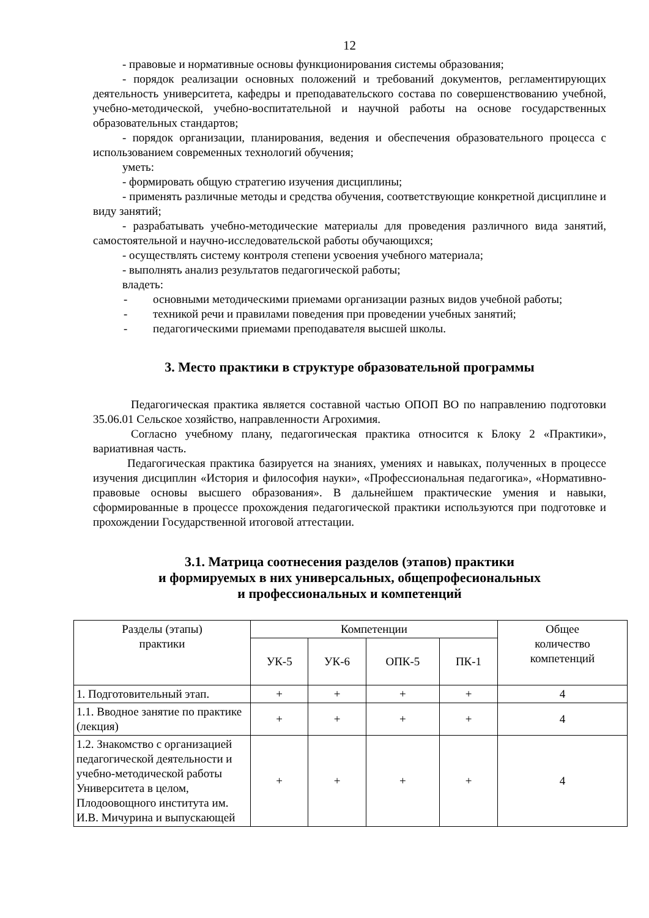12
- правовые и нормативные основы функционирования системы образования;
- порядок реализации основных положений и требований документов, регламентирующих деятельность университета, кафедры и преподавательского состава по совершенствованию учебной, учебно-методической, учебно-воспитательной и научной работы на основе государственных образовательных стандартов;
- порядок организации, планирования, ведения и обеспечения образовательного процесса с использованием современных технологий обучения;
уметь:
- формировать общую стратегию изучения дисциплины;
- применять различные методы и средства обучения, соответствующие конкретной дисциплине и виду занятий;
- разрабатывать учебно-методические материалы для проведения различного вида занятий, самостоятельной и научно-исследовательской работы обучающихся;
- осуществлять систему контроля степени усвоения учебного материала;
- выполнять анализ результатов педагогической работы;
владеть:
- основными методическими приемами организации разных видов учебной работы;
- техникой речи и правилами поведения при проведении учебных занятий;
- педагогическими приемами преподавателя высшей школы.
3. Место практики в структуре образовательной программы
Педагогическая практика является составной частью ОПОП ВО по направлению подготовки 35.06.01 Сельское хозяйство, направленности Агрохимия.
Согласно учебному плану, педагогическая практика относится к Блоку 2 «Практики», вариативная часть.
Педагогическая практика базируется на знаниях, умениях и навыках, полученных в процессе изучения дисциплин «История и философия науки», «Профессиональная педагогика», «Нормативно-правовые основы высшего образования». В дальнейшем практические умения и навыки, сформированные в процессе прохождения педагогической практики используются при подготовке и прохождении Государственной итоговой аттестации.
3.1. Матрица соотнесения разделов (этапов) практики
и формируемых в них универсальных, общепрофесиональных
и профессиональных и компетенций
| Разделы (этапы) практики | Компетенции | | | | Общее количество компетенций |
| --- | --- | --- | --- | --- | --- |
| | УК-5 | УК-6 | ОПК-5 | ПК-1 | |
| 1. Подготовительный этап. | + | + | + | + | 4 |
| 1.1. Вводное занятие по практике (лекция) | + | + | + | + | 4 |
| 1.2. Знакомство с организацией педагогической деятельности и учебно-методической работы Университета в целом, Плодоовощного института им. И.В. Мичурина и выпускающей | + | + | + | + | 4 |